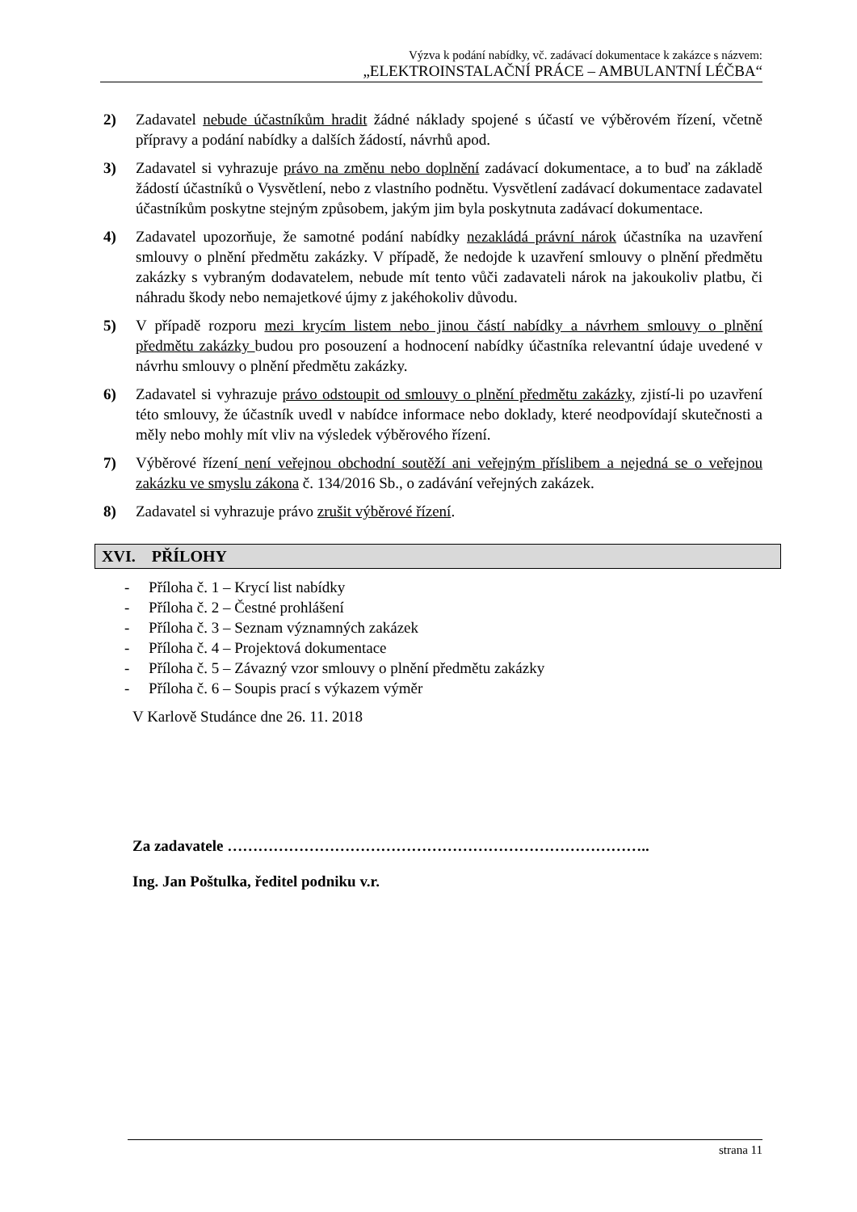Výzva k podání nabídky, vč. zadávací dokumentace k zakázce s názvem:
„ELEKTROINSTALAČNÍ PRÁCE – AMBULANTNÍ LÉČBA“
2) Zadavatel nebude účastníkům hradit žádné náklady spojené s účastí ve výběrovém řízení, včetně přípravy a podání nabídky a dalších žádostí, návrhů apod.
3) Zadavatel si vyhrazuje právo na změnu nebo doplnění zadávací dokumentace, a to buď na základě žádostí účastníků o Vysvětlení, nebo z vlastního podnětu. Vysvětlení zadávací dokumentace zadavatel účastníkům poskytne stejným způsobem, jakým jim byla poskytnuta zadávací dokumentace.
4) Zadavatel upozorňuje, že samotné podání nabídky nezakládá právní nárok účastníka na uzavření smlouvy o plnění předmětu zakázky. V případě, že nedojde k uzavření smlouvy o plnění předmětu zakázky s vybraným dodavatelem, nebude mít tento vůči zadavateli nárok na jakoukoliv platbu, či náhradu škody nebo nemajetkové újmy z jakéhokoliv důvodu.
5) V případě rozporu mezi krycím listem nebo jinou částí nabídky a návrhem smlouvy o plnění předmětu zakázky budou pro posouzení a hodnocení nabídky účastníka relevantní údaje uvedené v návrhu smlouvy o plnění předmětu zakázky.
6) Zadavatel si vyhrazuje právo odstoupit od smlouvy o plnění předmětu zakázky, zjistí-li po uzavření této smlouvy, že účastník uvedl v nabídce informace nebo doklady, které neodpovídají skutečnosti a měly nebo mohly mít vliv na výsledek výběrového řízení.
7) Výběrové řízení není veřejnou obchodní soutěží ani veřejným příslibem a nejedná se o veřejnou zakázku ve smyslu zákona č. 134/2016 Sb., o zadávání veřejných zakázek.
8) Zadavatel si vyhrazuje právo zrušit výběrové řízení.
XVI. PŘÍLOHY
- Příloha č. 1 – Krycí list nabídky
- Příloha č. 2 – Čestné prohlášení
- Příloha č. 3 – Seznam významných zakázek
- Příloha č. 4 – Projektová dokumentace
- Příloha č. 5 – Závazný vzor smlouvy o plnění předmětu zakázky
- Příloha č. 6 – Soupis prací s výkazem výměr
V Karlově Studánce dne 26. 11. 2018
Za zadavatele ………………………………………………………………………..
Ing. Jan Poštulka, ředitel podniku v.r.
strana 11